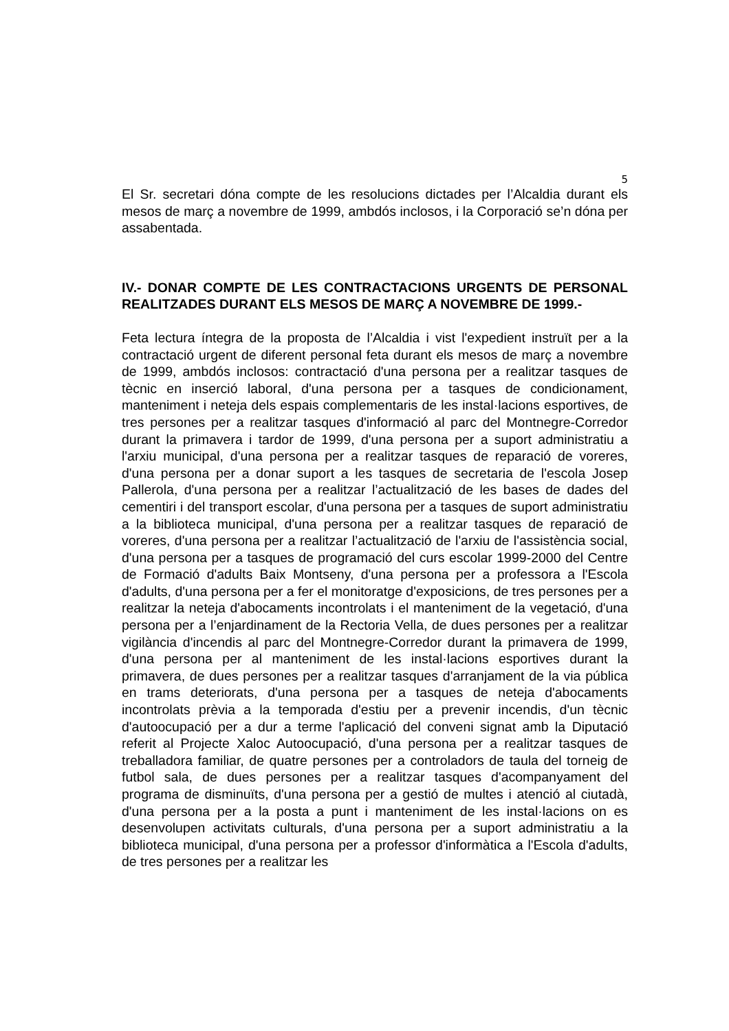5
El Sr. secretari dóna compte de les resolucions dictades per l’Alcaldia durant els mesos de març a novembre de 1999, ambdós inclosos, i la Corporació se’n dóna per assabentada.
IV.- DONAR COMPTE DE LES CONTRACTACIONS URGENTS DE PERSONAL REALITZADES DURANT ELS MESOS DE MARÇ A NOVEMBRE DE 1999.-
Feta lectura íntegra de la proposta de l’Alcaldia i vist l'expedient instruït per a la contractació urgent de diferent personal feta durant els mesos de març a novembre de 1999, ambdós inclosos: contractació d'una persona per a realitzar tasques de tècnic en inserció laboral, d'una persona per a tasques de condicionament, manteniment i neteja dels espais complementaris de les instal·lacions esportives, de tres persones per a realitzar tasques d'informació al parc del Montnegre-Corredor durant la primavera i tardor de 1999, d'una persona per a suport administratiu a l'arxiu municipal, d'una persona per a realitzar tasques de reparació de voreres, d'una persona per a donar suport a les tasques de secretaria de l'escola Josep Pallerola, d'una persona per a realitzar l’actualització de les bases de dades del cementiri i del transport escolar, d'una persona per a tasques de suport administratiu a la biblioteca municipal, d'una persona per a realitzar tasques de reparació de voreres, d'una persona per a realitzar l’actualització de l'arxiu de l'assistència social, d'una persona per a tasques de programació del curs escolar 1999-2000 del Centre de Formació d'adults Baix Montseny, d'una persona per a professora a l'Escola d'adults, d'una persona per a fer el monitoratge d'exposicions, de tres persones per a realitzar la neteja d'abocaments incontrolats i el manteniment de la vegetació, d'una persona per a l’enjardinament de la Rectoria Vella, de dues persones per a realitzar vigilància d'incendis al parc del Montnegre-Corredor durant la primavera de 1999, d'una persona per al manteniment de les instal·lacions esportives durant la primavera, de dues persones per a realitzar tasques d'arranjament de la via pública en trams deteriorats, d'una persona per a tasques de neteja d'abocaments incontrolats prèvia a la temporada d'estiu per a prevenir incendis, d'un tècnic d'autoocupació per a dur a terme l'aplicació del conveni signat amb la Diputació referit al Projecte Xaloc Autoocupació, d'una persona per a realitzar tasques de treballadora familiar, de quatre persones per a controladors de taula del torneig de futbol sala, de dues persones per a realitzar tasques d'acompanyament del programa de disminuïts, d'una persona per a gestió de multes i atenció al ciutadà, d'una persona per a la posta a punt i manteniment de les instal·lacions on es desenvolupen activitats culturals, d'una persona per a suport administratiu a la biblioteca municipal, d'una persona per a professor d'informàtica a l'Escola d'adults, de tres persones per a realitzar les